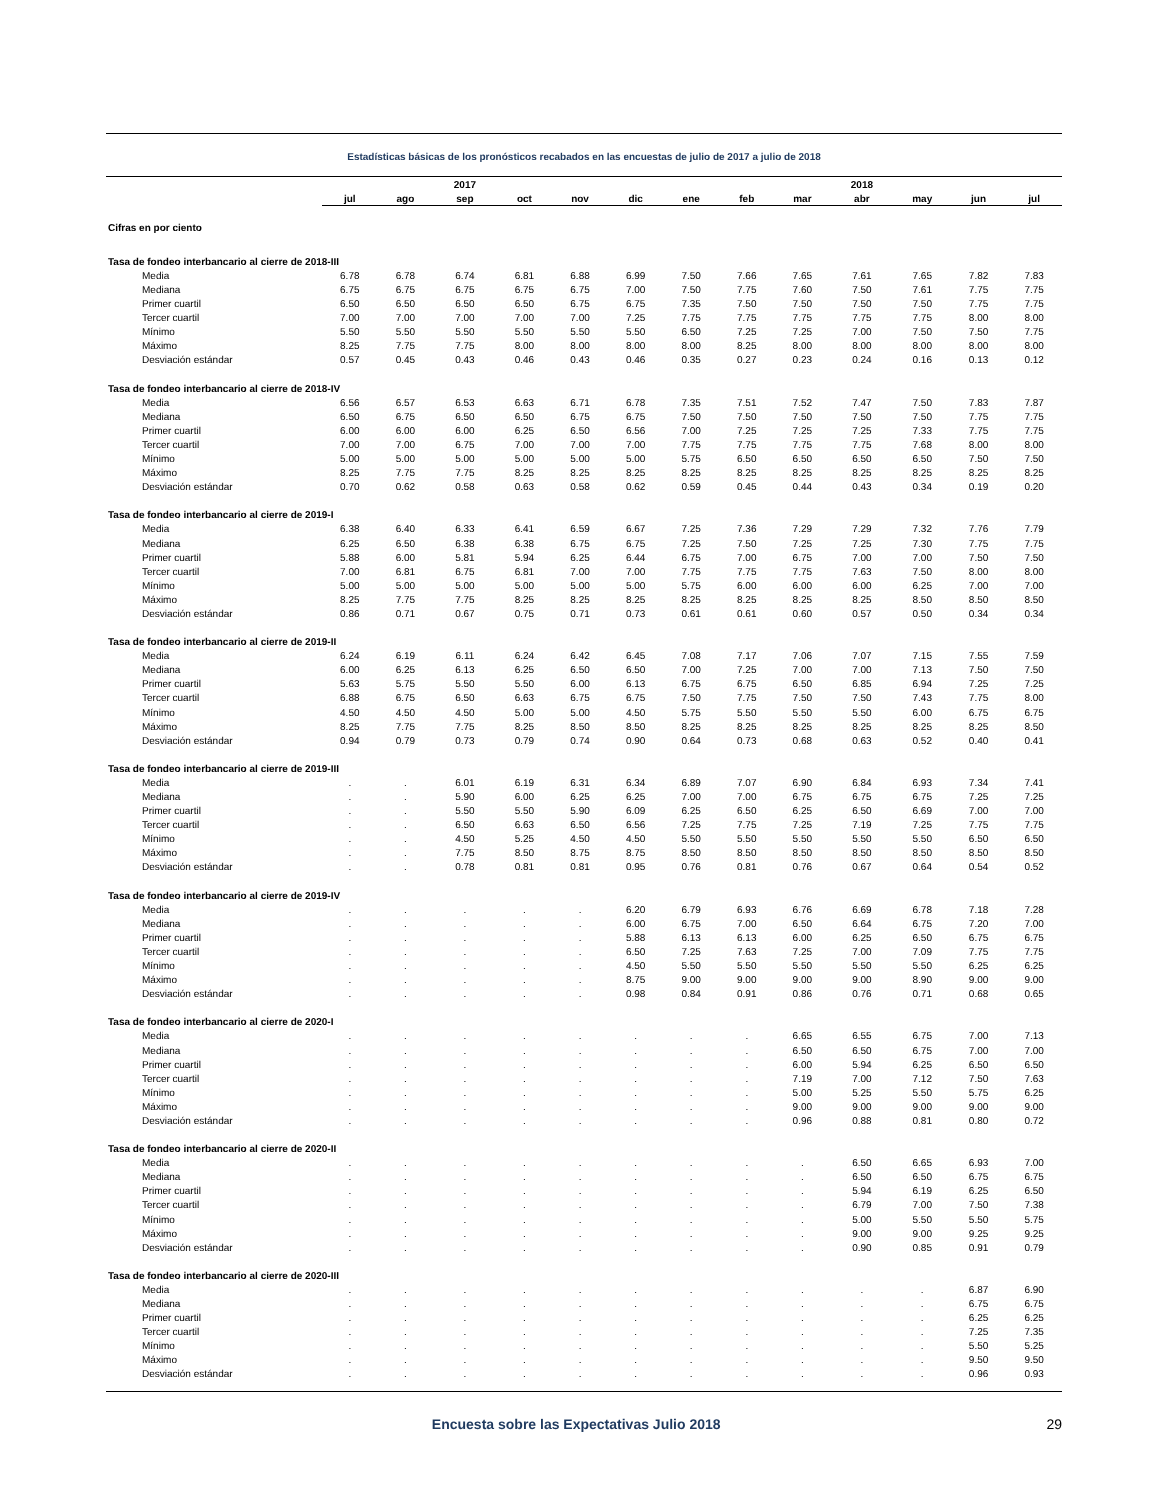Estadísticas básicas de los pronósticos recabados en las encuestas de julio de 2017 a julio de 2018
| | | | 2017 | | | | | | | 2018 | | | |
| --- | --- | --- | --- | --- | --- | --- | --- | --- | --- | --- | --- | --- | --- |
| | jul | ago | sep | oct | nov | dic | ene | feb | mar | abr | may | jun | jul |
| Cifras en por ciento | | | | | | | | | | | | | |
| Tasa de fondeo interbancario al cierre de 2018-III | | | | | | | | | | | | | |
| Media | 6.78 | 6.78 | 6.74 | 6.81 | 6.88 | 6.99 | 7.50 | 7.66 | 7.65 | 7.61 | 7.65 | 7.82 | 7.83 |
| Mediana | 6.75 | 6.75 | 6.75 | 6.75 | 6.75 | 7.00 | 7.50 | 7.75 | 7.60 | 7.50 | 7.61 | 7.75 | 7.75 |
| Primer cuartil | 6.50 | 6.50 | 6.50 | 6.50 | 6.75 | 6.75 | 7.35 | 7.50 | 7.50 | 7.50 | 7.50 | 7.75 | 7.75 |
| Tercer cuartil | 7.00 | 7.00 | 7.00 | 7.00 | 7.00 | 7.25 | 7.75 | 7.75 | 7.75 | 7.75 | 7.75 | 8.00 | 8.00 |
| Mínimo | 5.50 | 5.50 | 5.50 | 5.50 | 5.50 | 5.50 | 6.50 | 7.25 | 7.25 | 7.00 | 7.50 | 7.50 | 7.75 |
| Máximo | 8.25 | 7.75 | 7.75 | 8.00 | 8.00 | 8.00 | 8.00 | 8.25 | 8.00 | 8.00 | 8.00 | 8.00 | 8.00 |
| Desviación estándar | 0.57 | 0.45 | 0.43 | 0.46 | 0.43 | 0.46 | 0.35 | 0.27 | 0.23 | 0.24 | 0.16 | 0.13 | 0.12 |
| Tasa de fondeo interbancario al cierre de 2018-IV | | | | | | | | | | | | | |
| Media | 6.56 | 6.57 | 6.53 | 6.63 | 6.71 | 6.78 | 7.35 | 7.51 | 7.52 | 7.47 | 7.50 | 7.83 | 7.87 |
| Mediana | 6.50 | 6.75 | 6.50 | 6.50 | 6.75 | 6.75 | 7.50 | 7.50 | 7.50 | 7.50 | 7.50 | 7.75 | 7.75 |
| Primer cuartil | 6.00 | 6.00 | 6.00 | 6.25 | 6.50 | 6.56 | 7.00 | 7.25 | 7.25 | 7.25 | 7.33 | 7.75 | 7.75 |
| Tercer cuartil | 7.00 | 7.00 | 6.75 | 7.00 | 7.00 | 7.00 | 7.75 | 7.75 | 7.75 | 7.75 | 7.68 | 8.00 | 8.00 |
| Mínimo | 5.00 | 5.00 | 5.00 | 5.00 | 5.00 | 5.00 | 5.75 | 6.50 | 6.50 | 6.50 | 6.50 | 7.50 | 7.50 |
| Máximo | 8.25 | 7.75 | 7.75 | 8.25 | 8.25 | 8.25 | 8.25 | 8.25 | 8.25 | 8.25 | 8.25 | 8.25 | 8.25 |
| Desviación estándar | 0.70 | 0.62 | 0.58 | 0.63 | 0.58 | 0.62 | 0.59 | 0.45 | 0.44 | 0.43 | 0.34 | 0.19 | 0.20 |
| Tasa de fondeo interbancario al cierre de 2019-I | | | | | | | | | | | | | |
| Media | 6.38 | 6.40 | 6.33 | 6.41 | 6.59 | 6.67 | 7.25 | 7.36 | 7.29 | 7.29 | 7.32 | 7.76 | 7.79 |
| Mediana | 6.25 | 6.50 | 6.38 | 6.38 | 6.75 | 6.75 | 7.25 | 7.50 | 7.25 | 7.25 | 7.30 | 7.75 | 7.75 |
| Primer cuartil | 5.88 | 6.00 | 5.81 | 5.94 | 6.25 | 6.44 | 6.75 | 7.00 | 6.75 | 7.00 | 7.00 | 7.50 | 7.50 |
| Tercer cuartil | 7.00 | 6.81 | 6.75 | 6.81 | 7.00 | 7.00 | 7.75 | 7.75 | 7.75 | 7.63 | 7.50 | 8.00 | 8.00 |
| Mínimo | 5.00 | 5.00 | 5.00 | 5.00 | 5.00 | 5.00 | 5.75 | 6.00 | 6.00 | 6.00 | 6.25 | 7.00 | 7.00 |
| Máximo | 8.25 | 7.75 | 7.75 | 8.25 | 8.25 | 8.25 | 8.25 | 8.25 | 8.25 | 8.25 | 8.50 | 8.50 | 8.50 |
| Desviación estándar | 0.86 | 0.71 | 0.67 | 0.75 | 0.71 | 0.73 | 0.61 | 0.61 | 0.60 | 0.57 | 0.50 | 0.34 | 0.34 |
| Tasa de fondeo interbancario al cierre de 2019-II | | | | | | | | | | | | | |
| Media | 6.24 | 6.19 | 6.11 | 6.24 | 6.42 | 6.45 | 7.08 | 7.17 | 7.06 | 7.07 | 7.15 | 7.55 | 7.59 |
| Mediana | 6.00 | 6.25 | 6.13 | 6.25 | 6.50 | 6.50 | 7.00 | 7.25 | 7.00 | 7.00 | 7.13 | 7.50 | 7.50 |
| Primer cuartil | 5.63 | 5.75 | 5.50 | 5.50 | 6.00 | 6.13 | 6.75 | 6.75 | 6.50 | 6.85 | 6.94 | 7.25 | 7.25 |
| Tercer cuartil | 6.88 | 6.75 | 6.50 | 6.63 | 6.75 | 6.75 | 7.50 | 7.75 | 7.50 | 7.50 | 7.43 | 7.75 | 8.00 |
| Mínimo | 4.50 | 4.50 | 4.50 | 5.00 | 5.00 | 4.50 | 5.75 | 5.50 | 5.50 | 5.50 | 6.00 | 6.75 | 6.75 |
| Máximo | 8.25 | 7.75 | 7.75 | 8.25 | 8.50 | 8.50 | 8.25 | 8.25 | 8.25 | 8.25 | 8.25 | 8.25 | 8.50 |
| Desviación estándar | 0.94 | 0.79 | 0.73 | 0.79 | 0.74 | 0.90 | 0.64 | 0.73 | 0.68 | 0.63 | 0.52 | 0.40 | 0.41 |
| Tasa de fondeo interbancario al cierre de 2019-III | | | | | | | | | | | | | |
| Media | . | . | 6.01 | 6.19 | 6.31 | 6.34 | 6.89 | 7.07 | 6.90 | 6.84 | 6.93 | 7.34 | 7.41 |
| Mediana | . | . | 5.90 | 6.00 | 6.25 | 6.25 | 7.00 | 7.00 | 6.75 | 6.75 | 6.75 | 7.25 | 7.25 |
| Primer cuartil | . | . | 5.50 | 5.50 | 5.90 | 6.09 | 6.25 | 6.50 | 6.25 | 6.50 | 6.69 | 7.00 | 7.00 |
| Tercer cuartil | . | . | 6.50 | 6.63 | 6.50 | 6.56 | 7.25 | 7.75 | 7.25 | 7.19 | 7.25 | 7.75 | 7.75 |
| Mínimo | . | . | 4.50 | 5.25 | 4.50 | 4.50 | 5.50 | 5.50 | 5.50 | 5.50 | 5.50 | 6.50 | 6.50 |
| Máximo | . | . | 7.75 | 8.50 | 8.75 | 8.75 | 8.50 | 8.50 | 8.50 | 8.50 | 8.50 | 8.50 | 8.50 |
| Desviación estándar | . | . | 0.78 | 0.81 | 0.81 | 0.95 | 0.76 | 0.81 | 0.76 | 0.67 | 0.64 | 0.54 | 0.52 |
| Tasa de fondeo interbancario al cierre de 2019-IV | | | | | | | | | | | | | |
| Media | . | . | . | . | . | 6.20 | 6.79 | 6.93 | 6.76 | 6.69 | 6.78 | 7.18 | 7.28 |
| Mediana | . | . | . | . | . | 6.00 | 6.75 | 7.00 | 6.50 | 6.64 | 6.75 | 7.20 | 7.00 |
| Primer cuartil | . | . | . | . | . | 5.88 | 6.13 | 6.13 | 6.00 | 6.25 | 6.50 | 6.75 | 6.75 |
| Tercer cuartil | . | . | . | . | . | 6.50 | 7.25 | 7.63 | 7.25 | 7.00 | 7.09 | 7.75 | 7.75 |
| Mínimo | . | . | . | . | . | 4.50 | 5.50 | 5.50 | 5.50 | 5.50 | 5.50 | 6.25 | 6.25 |
| Máximo | . | . | . | . | . | 8.75 | 9.00 | 9.00 | 9.00 | 9.00 | 8.90 | 9.00 | 9.00 |
| Desviación estándar | . | . | . | . | . | 0.98 | 0.84 | 0.91 | 0.86 | 0.76 | 0.71 | 0.68 | 0.65 |
| Tasa de fondeo interbancario al cierre de 2020-I | | | | | | | | | | | | | |
| Media | . | . | . | . | . | . | . | . | 6.65 | 6.55 | 6.75 | 7.00 | 7.13 |
| Mediana | . | . | . | . | . | . | . | . | 6.50 | 6.50 | 6.75 | 7.00 | 7.00 |
| Primer cuartil | . | . | . | . | . | . | . | . | 6.00 | 5.94 | 6.25 | 6.50 | 6.50 |
| Tercer cuartil | . | . | . | . | . | . | . | . | 7.19 | 7.00 | 7.12 | 7.50 | 7.63 |
| Mínimo | . | . | . | . | . | . | . | . | 5.00 | 5.25 | 5.50 | 5.75 | 6.25 |
| Máximo | . | . | . | . | . | . | . | . | 9.00 | 9.00 | 9.00 | 9.00 | 9.00 |
| Desviación estándar | . | . | . | . | . | . | . | . | 0.96 | 0.88 | 0.81 | 0.80 | 0.72 |
| Tasa de fondeo interbancario al cierre de 2020-II | | | | | | | | | | | | | |
| Media | . | . | . | . | . | . | . | . | . | 6.50 | 6.65 | 6.93 | 7.00 |
| Mediana | . | . | . | . | . | . | . | . | . | 6.50 | 6.50 | 6.75 | 6.75 |
| Primer cuartil | . | . | . | . | . | . | . | . | . | 5.94 | 6.19 | 6.25 | 6.50 |
| Tercer cuartil | . | . | . | . | . | . | . | . | . | 6.79 | 7.00 | 7.50 | 7.38 |
| Mínimo | . | . | . | . | . | . | . | . | . | 5.00 | 5.50 | 5.50 | 5.75 |
| Máximo | . | . | . | . | . | . | . | . | . | 9.00 | 9.00 | 9.25 | 9.25 |
| Desviación estándar | . | . | . | . | . | . | . | . | . | 0.90 | 0.85 | 0.91 | 0.79 |
| Tasa de fondeo interbancario al cierre de 2020-III | | | | | | | | | | | | | |
| Media | . | . | . | . | . | . | . | . | . | . | . | 6.87 | 6.90 |
| Mediana | . | . | . | . | . | . | . | . | . | . | . | 6.75 | 6.75 |
| Primer cuartil | . | . | . | . | . | . | . | . | . | . | . | 6.25 | 6.25 |
| Tercer cuartil | . | . | . | . | . | . | . | . | . | . | . | 7.25 | 7.35 |
| Mínimo | . | . | . | . | . | . | . | . | . | . | . | 5.50 | 5.25 |
| Máximo | . | . | . | . | . | . | . | . | . | . | . | 9.50 | 9.50 |
| Desviación estándar | . | . | . | . | . | . | . | . | . | . | . | 0.96 | 0.93 |
Encuesta sobre las Expectativas Julio 2018 29